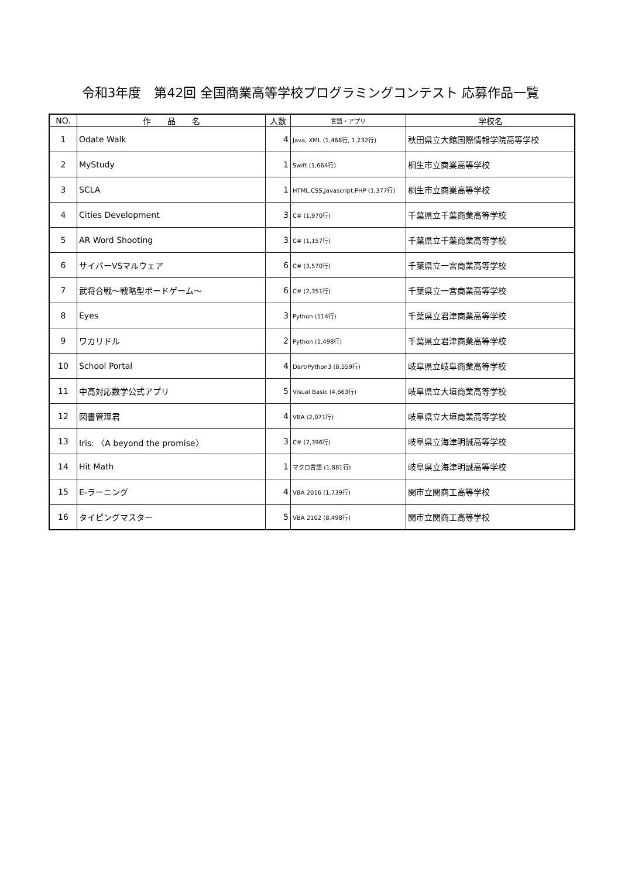令和3年度　第42回 全国商業高等学校プログラミングコンテスト 応募作品一覧
| NO. | 作 品 名 | 人数 | 言語・アプリ | 学校名 |
| --- | --- | --- | --- | --- |
| 1 | Odate Walk | 4 | Java, XML (1,468行, 1,232行) | 秋田県立大館国際情報学院高等学校 |
| 2 | MyStudy | 1 | Swift (1,664行) | 桐生市立商業高等学校 |
| 3 | SCLA | 1 | HTML,CSS,Javascript,PHP (1,377行) | 桐生市立商業高等学校 |
| 4 | Cities Development | 3 | C# (1,970行) | 千葉県立千葉商業高等学校 |
| 5 | AR Word Shooting | 3 | C# (1,157行) | 千葉県立千葉商業高等学校 |
| 6 | サイバーVSマルウェア | 6 | C# (3,570行) | 千葉県立一宮商業高等学校 |
| 7 | 武将合戦～戦略型ボードゲーム～ | 6 | C# (2,351行) | 千葉県立一宮商業高等学校 |
| 8 | Eyes | 3 | Python (114行) | 千葉県立君津商業高等学校 |
| 9 | ワカリドル | 2 | Python (1,498行) | 千葉県立君津商業高等学校 |
| 10 | School Portal | 4 | Dart/Python3 (8,559行) | 岐阜県立岐阜商業高等学校 |
| 11 | 中高対応数学公式アプリ | 5 | Visual Basic (4,663行) | 岐阜県立大垣商業高等学校 |
| 12 | 図書管理君 | 4 | VBA (2,071行) | 岐阜県立大垣商業高等学校 |
| 13 | Iris: 〈A beyond the promise〉 | 3 | C# (7,396行) | 岐阜県立海津明誠高等学校 |
| 14 | Hit Math | 1 | マクロ言語 (1,881行) | 岐阜県立海津明誠高等学校 |
| 15 | E-ラーニング | 4 | VBA 2016 (1,739行) | 関市立関商工高等学校 |
| 16 | タイピングマスター | 5 | VBA 2102 (8,498行) | 関市立関商工高等学校 |